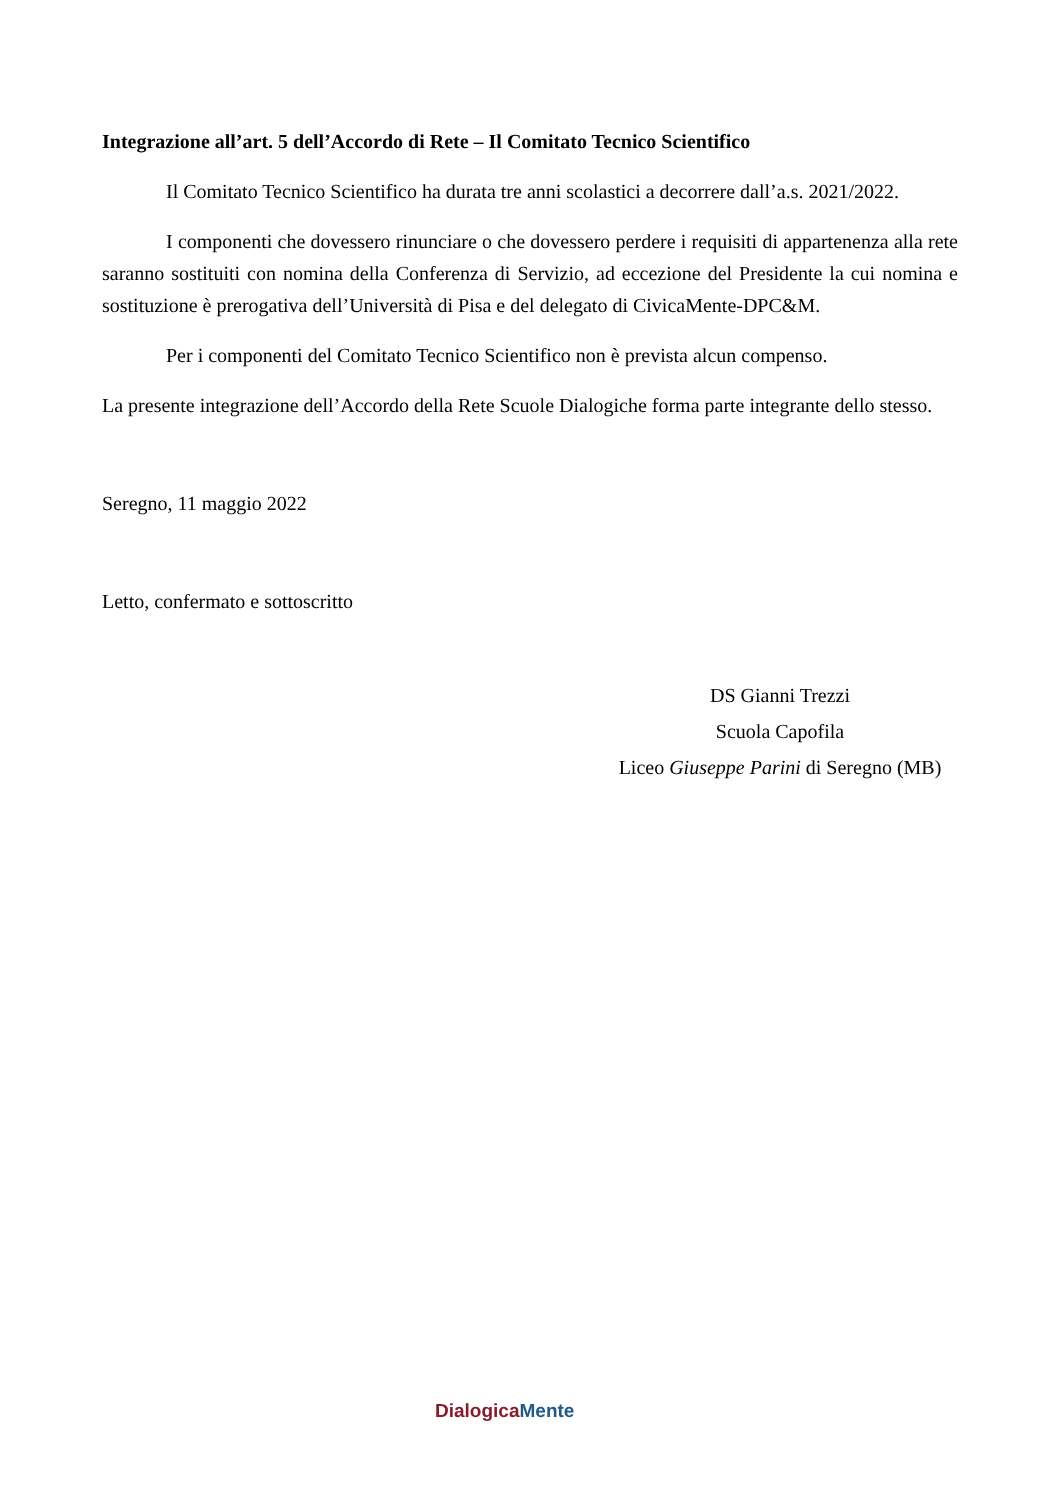Integrazione all’art. 5 dell’Accordo di Rete – Il Comitato Tecnico Scientifico
Il Comitato Tecnico Scientifico ha durata tre anni scolastici a decorrere dall’a.s. 2021/2022.
I componenti che dovessero rinunciare o che dovessero perdere i requisiti di appartenenza alla rete saranno sostituiti con nomina della Conferenza di Servizio, ad eccezione del Presidente la cui nomina e sostituzione è prerogativa dell’Università di Pisa e del delegato di CivicaMente-DPC&M.
Per i componenti del Comitato Tecnico Scientifico non è prevista alcun compenso.
La presente integrazione dell’Accordo della Rete Scuole Dialogiche forma parte integrante dello stesso.
Seregno, 11 maggio 2022
Letto, confermato e sottoscritto
DS Gianni Trezzi
Scuola Capofila
Liceo Giuseppe Parini di Seregno (MB)
Dialogica Mente